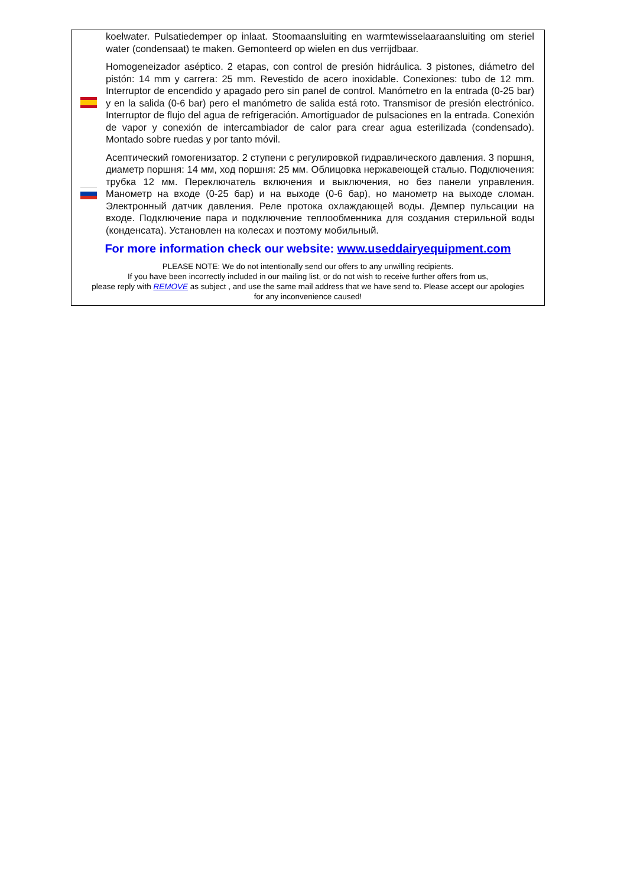koelwater. Pulsatiedemper op inlaat. Stoomaansluiting en warmtewisselaaraansluiting om steriel water (condensaat) te maken. Gemonteerd op wielen en dus verrijdbaar.
Homogeneizador aséptico. 2 etapas, con control de presión hidráulica. 3 pistones, diámetro del pistón: 14 mm y carrera: 25 mm. Revestido de acero inoxidable. Conexiones: tubo de 12 mm. Interruptor de encendido y apagado pero sin panel de control. Manómetro en la entrada (0-25 bar) y en la salida (0-6 bar) pero el manómetro de salida está roto. Transmisor de presión electrónico. Interruptor de flujo del agua de refrigeración. Amortiguador de pulsaciones en la entrada. Conexión de vapor y conexión de intercambiador de calor para crear agua esterilizada (condensado). Montado sobre ruedas y por tanto móvil.
Асептический гомогенизатор. 2 ступени с регулировкой гидравлического давления. 3 поршня, диаметр поршня: 14 мм, ход поршня: 25 мм. Облицовка нержавеющей сталью. Подключения: трубка 12 мм. Переключатель включения и выключения, но без панели управления. Манометр на входе (0-25 бар) и на выходе (0-6 бар), но манометр на выходе сломан. Электронный датчик давления. Реле протока охлаждающей воды. Демпер пульсации на входе. Подключение пара и подключение теплообменника для создания стерильной воды (конденсата). Установлен на колесах и поэтому мобильный.
For more information check our website: www.useddairyequipment.com
PLEASE NOTE: We do not intentionally send our offers to any unwilling recipients.
If you have been incorrectly included in our mailing list, or do not wish to receive further offers from us,
please reply with REMOVE as subject , and use the same mail address that we have send to. Please accept our apologies
for any inconvenience caused!